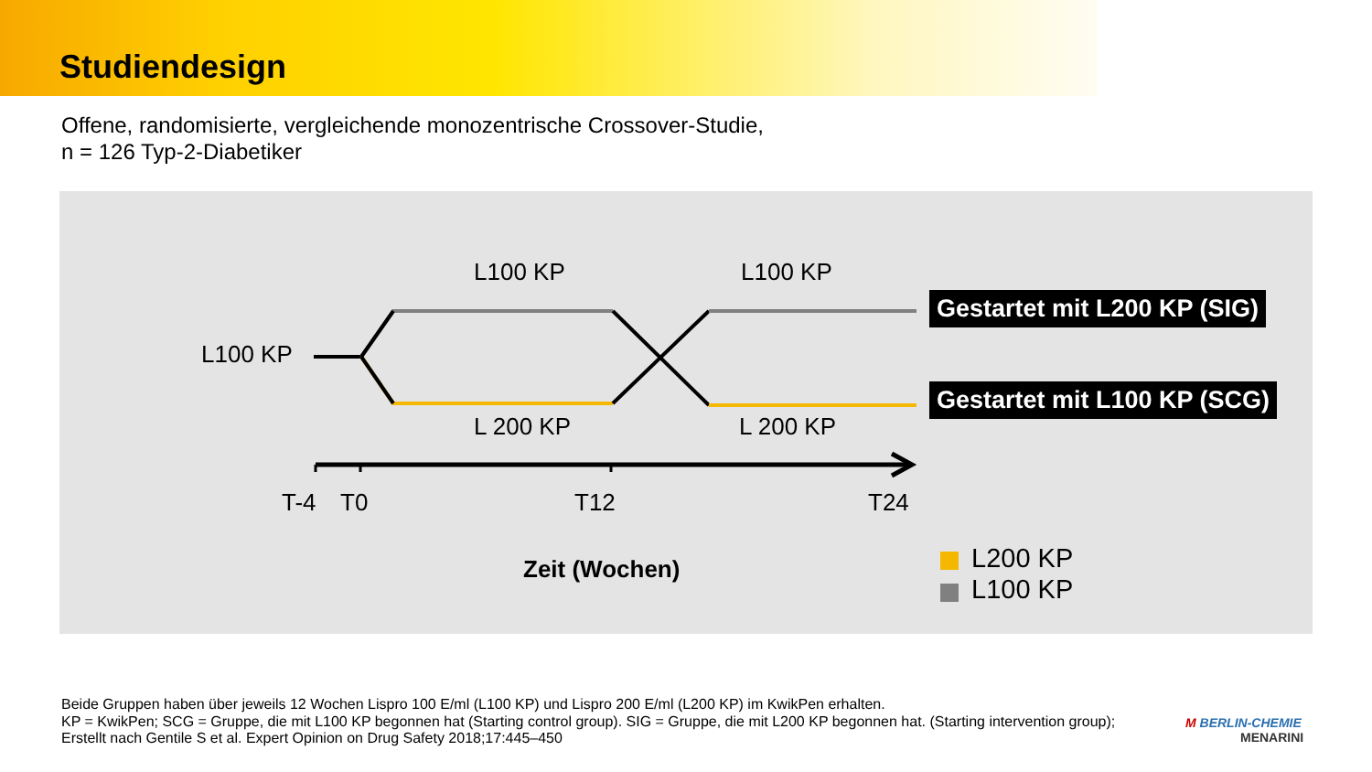Studiendesign
Offene, randomisierte, vergleichende monozentrische Crossover-Studie,
n = 126 Typ-2-Diabetiker
L100 KP L100 KP
L100 KP
L 200 KP L 200 KP
Gestartet mit L200 KP (SIG)
Gestartet mit L100 KP (SCG)
T-4 T0 T12 T24
Zeit (Wochen) L200 KP
L100 KP
Beide Gruppen haben über jeweils 12 Wochen Lispro 100 E/ml (L100 KP) und Lispro 200 E/ml (L200 KP) im KwikPen erhalten.
KP = KwikPen; SCG = Gruppe, die mit L100 KP begonnen hat (Starting control group). SIG = Gruppe, die mit L200 KP begonnen hat. (Starting intervention group);
Erstellt nach Gentile S et al. Expert Opinion on Drug Safety 2018;17:445–450
M BERLIN-CHEMIE
MENARINI